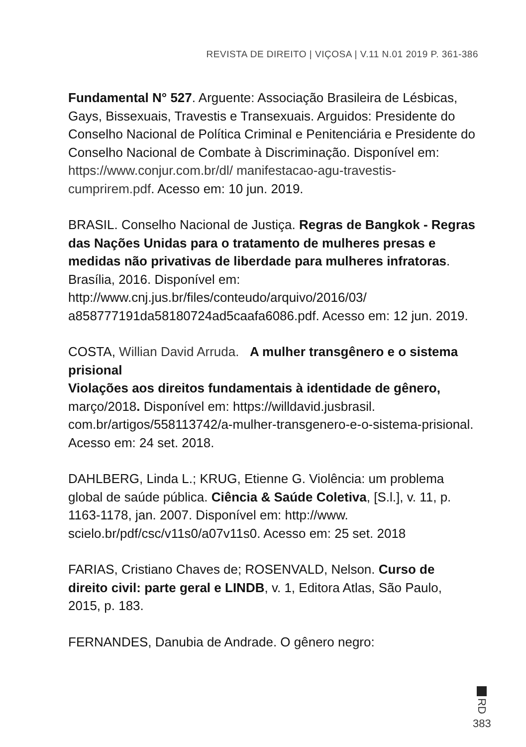REVISTA DE DIREITO | VIÇOSA | V.11 N.01 2019 P. 361-386
Fundamental N° 527. Arguente: Associação Brasileira de Lésbicas, Gays, Bissexuais, Travestis e Transexuais. Arguidos: Presidente do Conselho Nacional de Política Criminal e Penitenciária e Presidente do Conselho Nacional de Combate à Discriminação. Disponível em: https://www.conjur.com.br/dl/ manifestacao-agu-travestis-cumprirem.pdf. Acesso em: 10 jun. 2019.
BRASIL. Conselho Nacional de Justiça. Regras de Bangkok - Regras das Nações Unidas para o tratamento de mulheres presas e medidas não privativas de liberdade para mulheres infratoras. Brasília, 2016. Disponível em: http://www.cnj.jus.br/files/conteudo/arquivo/2016/03/ a858777191da58180724ad5caafa6086.pdf. Acesso em: 12 jun. 2019.
COSTA, Willian David Arruda. A mulher transgênero e o sistema prisional
Violações aos direitos fundamentais à identidade de gênero, março/2018. Disponível em: https://willdavid.jusbrasil. com.br/artigos/558113742/a-mulher-transgenero-e-o-sistema-prisional. Acesso em: 24 set. 2018.
DAHLBERG, Linda L.; KRUG, Etienne G. Violência: um problema global de saúde pública. Ciência & Saúde Coletiva, [S.l.], v. 11, p. 1163-1178, jan. 2007. Disponível em: http://www. scielo.br/pdf/csc/v11s0/a07v11s0. Acesso em: 25 set. 2018
FARIAS, Cristiano Chaves de; ROSENVALD, Nelson. Curso de direito civil: parte geral e LINDB, v. 1, Editora Atlas, São Paulo, 2015, p. 183.
FERNANDES, Danubia de Andrade. O gênero negro:
RD
383